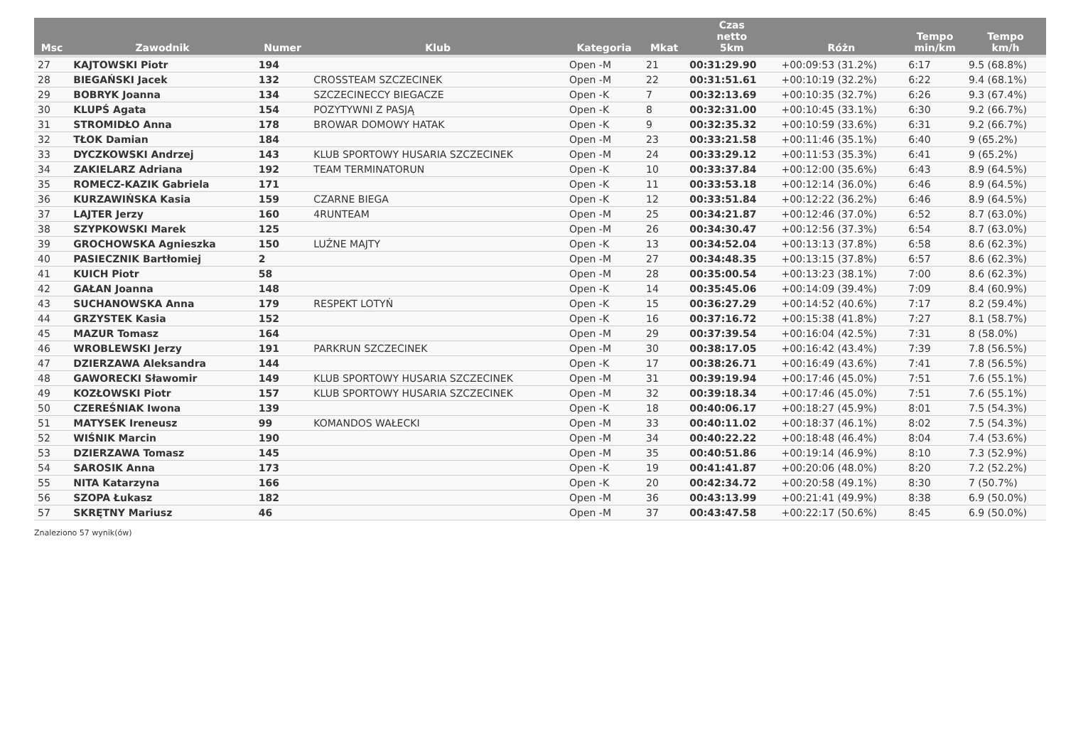| Msc | Zawodnik | Numer | Klub | Kategoria | Mkat | Czas netto 5km | Różn | Tempo min/km | Tempo km/h |
| --- | --- | --- | --- | --- | --- | --- | --- | --- | --- |
| 27 | KAJTOWSKI Piotr | 194 | | Open -M | 21 | 00:31:29.90 | +00:09:53 (31.2%) | 6:17 | 9.5 (68.8%) |
| 28 | BIEGAŃSKI Jacek | 132 | CROSSTEAM SZCZECINEK | Open -M | 22 | 00:31:51.61 | +00:10:19 (32.2%) | 6:22 | 9.4 (68.1%) |
| 29 | BOBRYK Joanna | 134 | SZCZECINECCY BIEGACZE | Open -K | 7 | 00:32:13.69 | +00:10:35 (32.7%) | 6:26 | 9.3 (67.4%) |
| 30 | KLUPŚ Agata | 154 | POZYTYWNI Z PASJĄ | Open -K | 8 | 00:32:31.00 | +00:10:45 (33.1%) | 6:30 | 9.2 (66.7%) |
| 31 | STROMIDŁO Anna | 178 | BROWAR DOMOWY HATAK | Open -K | 9 | 00:32:35.32 | +00:10:59 (33.6%) | 6:31 | 9.2 (66.7%) |
| 32 | TŁOK Damian | 184 | | Open -M | 23 | 00:33:21.58 | +00:11:46 (35.1%) | 6:40 | 9 (65.2%) |
| 33 | DYCZKOWSKI Andrzej | 143 | KLUB SPORTOWY HUSARIA SZCZECINEK | Open -M | 24 | 00:33:29.12 | +00:11:53 (35.3%) | 6:41 | 9 (65.2%) |
| 34 | ZAKIELARZ Adriana | 192 | TEAM TERMINATORUN | Open -K | 10 | 00:33:37.84 | +00:12:00 (35.6%) | 6:43 | 8.9 (64.5%) |
| 35 | ROMECZ-KAZIK Gabriela | 171 | | Open -K | 11 | 00:33:53.18 | +00:12:14 (36.0%) | 6:46 | 8.9 (64.5%) |
| 36 | KURZAWIŃSKA Kasia | 159 | CZARNE BIEGA | Open -K | 12 | 00:33:51.84 | +00:12:22 (36.2%) | 6:46 | 8.9 (64.5%) |
| 37 | LAJTER Jerzy | 160 | 4RUNTEAM | Open -M | 25 | 00:34:21.87 | +00:12:46 (37.0%) | 6:52 | 8.7 (63.0%) |
| 38 | SZYPKOWSKI Marek | 125 | | Open -M | 26 | 00:34:30.47 | +00:12:56 (37.3%) | 6:54 | 8.7 (63.0%) |
| 39 | GROCHOWSKA Agnieszka | 150 | LUŹNE MAJTY | Open -K | 13 | 00:34:52.04 | +00:13:13 (37.8%) | 6:58 | 8.6 (62.3%) |
| 40 | PASIECZNIK Bartłomiej | 2 | | Open -M | 27 | 00:34:48.35 | +00:13:15 (37.8%) | 6:57 | 8.6 (62.3%) |
| 41 | KUICH Piotr | 58 | | Open -M | 28 | 00:35:00.54 | +00:13:23 (38.1%) | 7:00 | 8.6 (62.3%) |
| 42 | GAŁAN Joanna | 148 | | Open -K | 14 | 00:35:45.06 | +00:14:09 (39.4%) | 7:09 | 8.4 (60.9%) |
| 43 | SUCHANOWSKA Anna | 179 | RESPEKT LOTYŃ | Open -K | 15 | 00:36:27.29 | +00:14:52 (40.6%) | 7:17 | 8.2 (59.4%) |
| 44 | GRZYSTEK Kasia | 152 | | Open -K | 16 | 00:37:16.72 | +00:15:38 (41.8%) | 7:27 | 8.1 (58.7%) |
| 45 | MAZUR Tomasz | 164 | | Open -M | 29 | 00:37:39.54 | +00:16:04 (42.5%) | 7:31 | 8 (58.0%) |
| 46 | WROBLEWSKI Jerzy | 191 | PARKRUN SZCZECINEK | Open -M | 30 | 00:38:17.05 | +00:16:42 (43.4%) | 7:39 | 7.8 (56.5%) |
| 47 | DZIERZAWA Aleksandra | 144 | | Open -K | 17 | 00:38:26.71 | +00:16:49 (43.6%) | 7:41 | 7.8 (56.5%) |
| 48 | GAWORECKI Sławomir | 149 | KLUB SPORTOWY HUSARIA SZCZECINEK | Open -M | 31 | 00:39:19.94 | +00:17:46 (45.0%) | 7:51 | 7.6 (55.1%) |
| 49 | KOZŁOWSKI Piotr | 157 | KLUB SPORTOWY HUSARIA SZCZECINEK | Open -M | 32 | 00:39:18.34 | +00:17:46 (45.0%) | 7:51 | 7.6 (55.1%) |
| 50 | CZEREŚNIAK Iwona | 139 | | Open -K | 18 | 00:40:06.17 | +00:18:27 (45.9%) | 8:01 | 7.5 (54.3%) |
| 51 | MATYSEK Ireneusz | 99 | KOMANDOS WAŁECKI | Open -M | 33 | 00:40:11.02 | +00:18:37 (46.1%) | 8:02 | 7.5 (54.3%) |
| 52 | WIŚNIK Marcin | 190 | | Open -M | 34 | 00:40:22.22 | +00:18:48 (46.4%) | 8:04 | 7.4 (53.6%) |
| 53 | DZIERZAWA Tomasz | 145 | | Open -M | 35 | 00:40:51.86 | +00:19:14 (46.9%) | 8:10 | 7.3 (52.9%) |
| 54 | SAROSIK Anna | 173 | | Open -K | 19 | 00:41:41.87 | +00:20:06 (48.0%) | 8:20 | 7.2 (52.2%) |
| 55 | NITA Katarzyna | 166 | | Open -K | 20 | 00:42:34.72 | +00:20:58 (49.1%) | 8:30 | 7 (50.7%) |
| 56 | SZOPA Łukasz | 182 | | Open -M | 36 | 00:43:13.99 | +00:21:41 (49.9%) | 8:38 | 6.9 (50.0%) |
| 57 | SKRĘTNY Mariusz | 46 | | Open -M | 37 | 00:43:47.58 | +00:22:17 (50.6%) | 8:45 | 6.9 (50.0%) |
Znaleziono 57 wynik(ów)